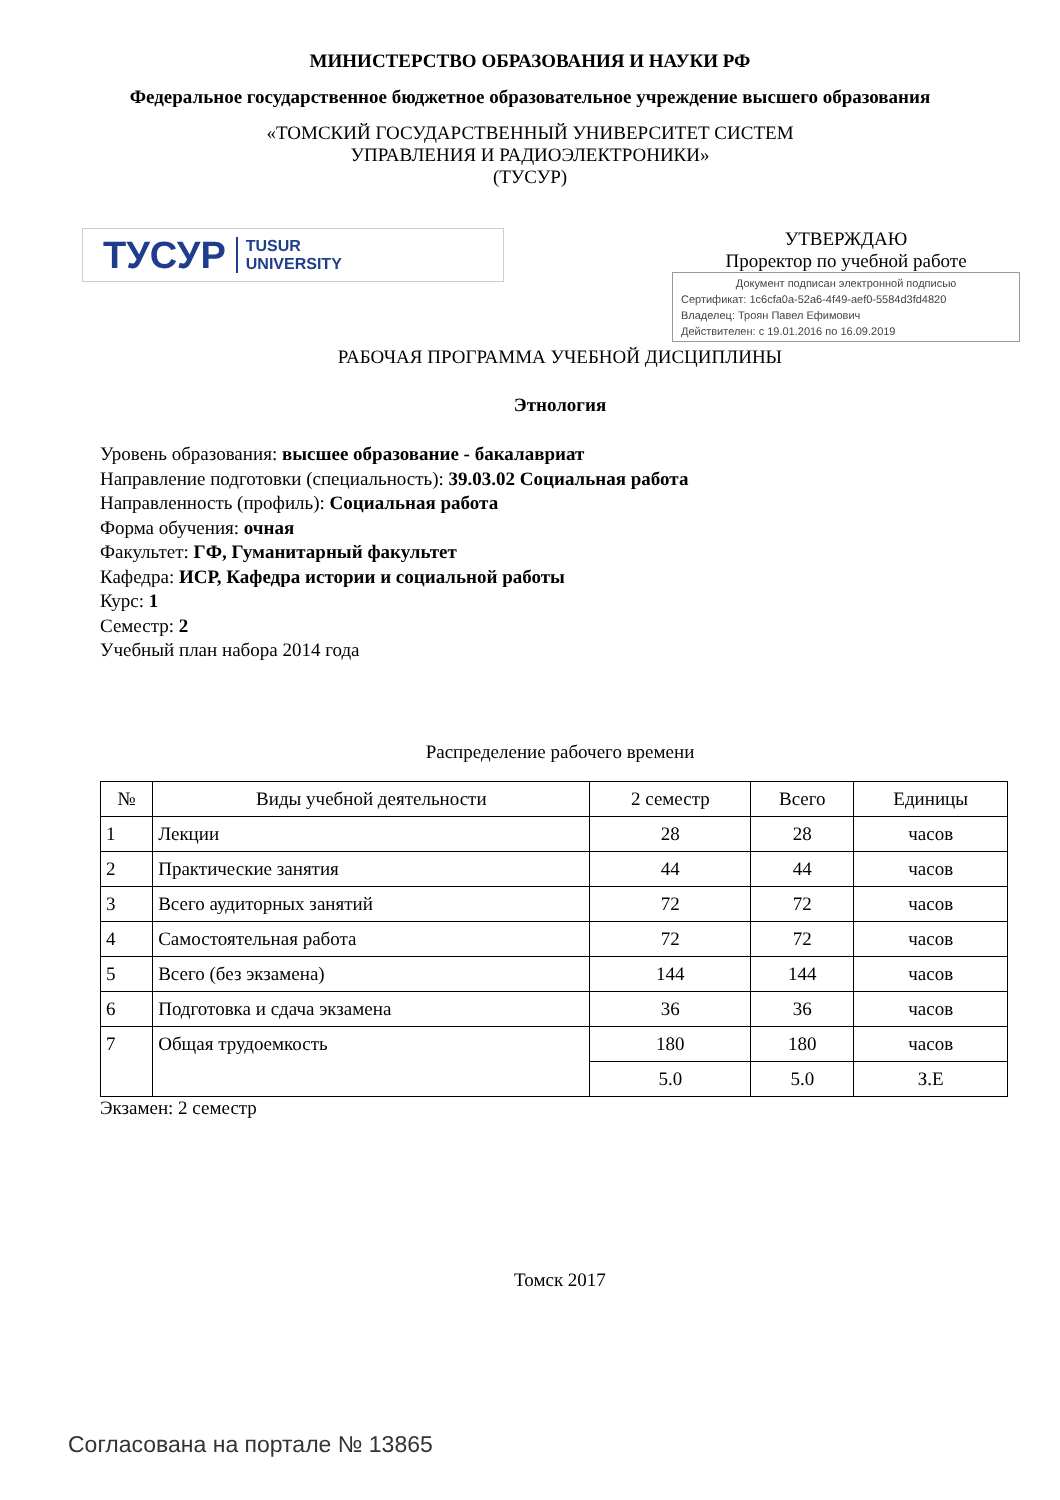МИНИСТЕРСТВО ОБРАЗОВАНИЯ И НАУКИ РФ
Федеральное государственное бюджетное образовательное учреждение высшего образования
«ТОМСКИЙ ГОСУДАРСТВЕННЫЙ УНИВЕРСИТЕТ СИСТЕМ
УПРАВЛЕНИЯ И РАДИОЭЛЕКТРОНИКИ»
(ТУСУР)
ТУСУР TUSUR
UNIVERSITY
УТВЕРЖДАЮ
Проректор по учебной работе
Документ подписан электронной подписью
Сертификат: 1c6cfa0a-52a6-4f49-aef0-5584d3fd4820
Владелец: Троян Павел Ефимович
Действителен: с 19.01.2016 по 16.09.2019
РАБОЧАЯ ПРОГРАММА УЧЕБНОЙ ДИСЦИПЛИНЫ
Этнология
Уровень образования: высшее образование - бакалавриат
Направление подготовки (специальность): 39.03.02 Социальная работа
Направленность (профиль): Социальная работа
Форма обучения: очная
Факультет: ГФ, Гуманитарный факультет
Кафедра: ИСР, Кафедра истории и социальной работы
Курс: 1
Семестр: 2
Учебный план набора 2014 года
Распределение рабочего времени
| № | Виды учебной деятельности | 2 семестр | Всего | Единицы |
| --- | --- | --- | --- | --- |
| 1 | Лекции | 28 | 28 | часов |
| 2 | Практические занятия | 44 | 44 | часов |
| 3 | Всего аудиторных занятий | 72 | 72 | часов |
| 4 | Самостоятельная работа | 72 | 72 | часов |
| 5 | Всего (без экзамена) | 144 | 144 | часов |
| 6 | Подготовка и сдача экзамена | 36 | 36 | часов |
| 7 | Общая трудоемкость | 180 | 180 | часов |
| | | 5.0 | 5.0 | З.Е |
Экзамен: 2 семестр
Томск 2017
Согласована на портале № 13865